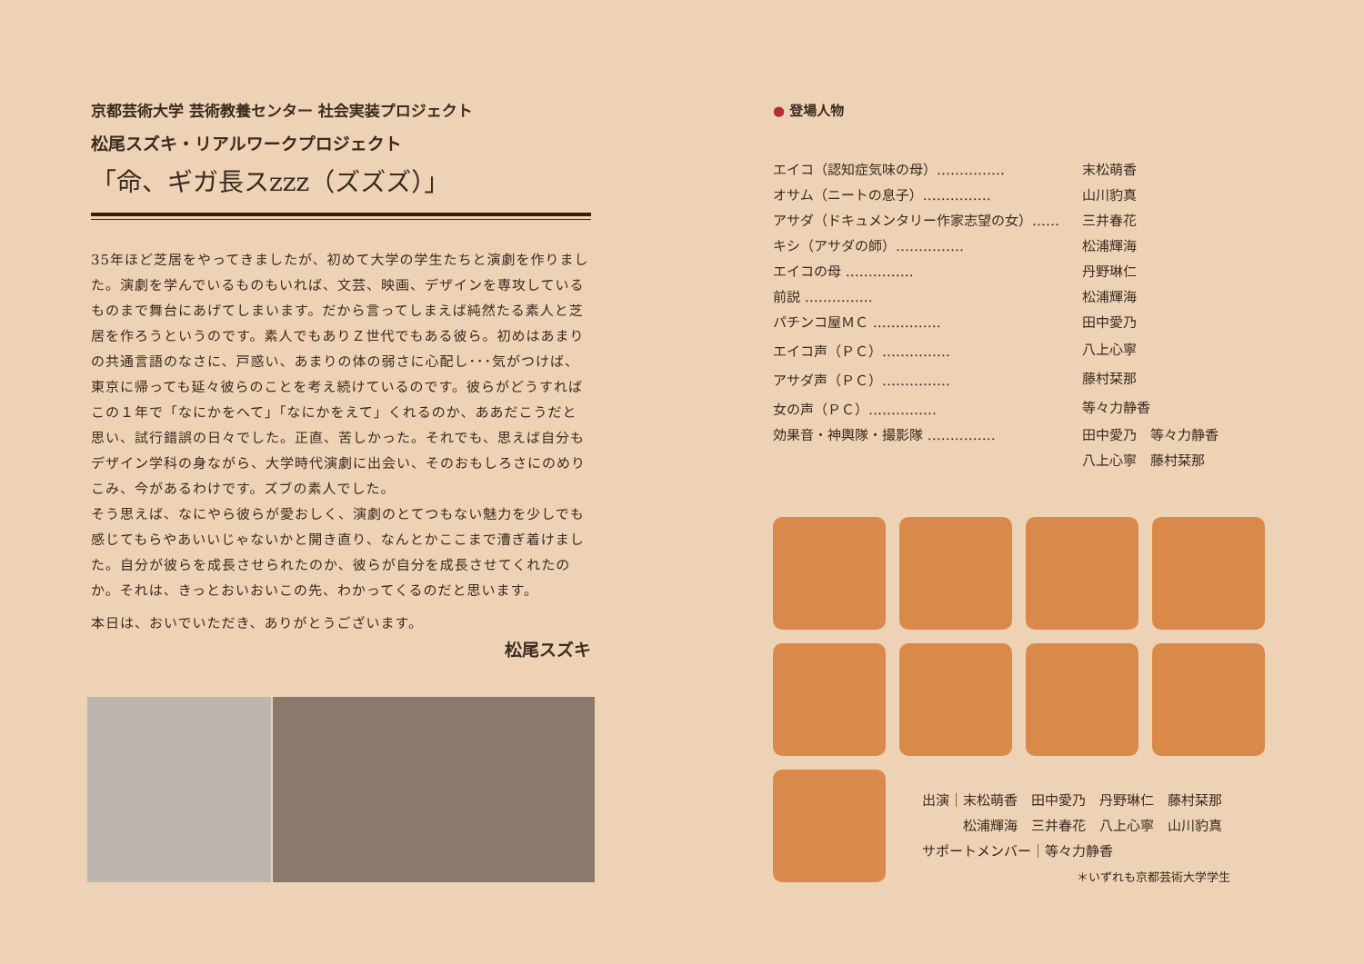京都芸術大学 芸術教養センター 社会実装プロジェクト
松尾スズキ・リアルワークプロジェクト
「命、ギガ長スzzz（ズズズ）」
35年ほど芝居をやってきましたが、初めて大学の学生たちと演劇を作りました。演劇を学んでいるものもいれば、文芸、映画、デザインを専攻しているものまで舞台にあげてしまいます。だから言ってしまえば純然たる素人と芝居を作ろうというのです。素人でもありＺ世代でもある彼ら。初めはあまりの共通言語のなさに、戸惑い、あまりの体の弱さに心配し･･･気がつけば、東京に帰っても延々彼らのことを考え続けているのです。彼らがどうすればこの１年で「なにかをへて」「なにかをえて」くれるのか、ああだこうだと思い、試行錯誤の日々でした。正直、苦しかった。それでも、思えば自分もデザイン学科の身ながら、大学時代演劇に出会い、そのおもしろさにのめりこみ、今があるわけです。ズブの素人でした。
そう思えば、なにやら彼らが愛おしく、演劇のとてつもない魅力を少しでも感じてもらやあいいじゃないかと開き直り、なんとかここまで漕ぎ着けました。自分が彼らを成長させられたのか、彼らが自分を成長させてくれたのか。それは、きっとおいおいこの先、わかってくるのだと思います。
本日は、おいでいただき、ありがとうございます。
松尾スズキ
● 登場人物
| エイコ（認知症気味の母）…………… | 末松萌香 |
| オサム（ニートの息子）…………… | 山川豹真 |
| アサダ（ドキュメンタリー作家志望の女）…… | 三井春花 |
| キシ（アサダの師）…………… | 松浦輝海 |
| エイコの母 …………… | 丹野琳仁 |
| 前説 …………… | 松浦輝海 |
| パチンコ屋ＭＣ …………… | 田中愛乃 |
| エイコ声（ＰＣ）…………… | 八上心寧 |
| アサダ声（ＰＣ）…………… | 藤村栞那 |
| 女の声（ＰＣ）…………… | 等々力静香 |
| 効果音・神輿隊・撮影隊 …………… | 田中愛乃 等々力静香 |
| | 八上心寧 藤村栞那 |
出演｜末松萌香　田中愛乃　丹野琳仁　藤村栞那
　　　松浦輝海　三井春花　八上心寧　山川豹真
サポートメンバー｜等々力静香
＊いずれも京都芸術大学学生